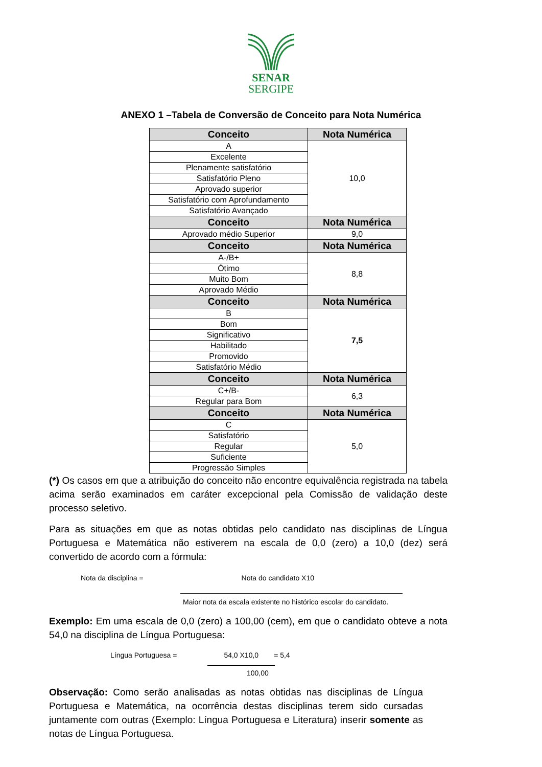SENAR
SERGIPE
ANEXO 1 –Tabela de Conversão de Conceito para Nota Numérica
| Conceito | Nota Numérica |
| --- | --- |
| A | 10,0 |
| Excelente | |
| Plenamente satisfatório | |
| Satisfatório Pleno | |
| Aprovado superior | |
| Satisfatório com Aprofundamento | |
| Satisfatório Avançado | |
| Conceito | Nota Numérica |
| Aprovado médio Superior | 9,0 |
| Conceito | Nota Numérica |
| A-/B+ | 8,8 |
| Ótimo | |
| Muito Bom | |
| Aprovado Médio | |
| Conceito | Nota Numérica |
| B | 7,5 |
| Bom | |
| Significativo | |
| Habilitado | |
| Promovido | |
| Satisfatório Médio | |
| Conceito | Nota Numérica |
| C+/B- | 6,3 |
| Regular para Bom | |
| Conceito | Nota Numérica |
| C | 5,0 |
| Satisfatório | |
| Regular | |
| Suficiente | |
| Progressão Simples | |
(*) Os casos em que a atribuição do conceito não encontre equivalência registrada na tabela acima serão examinados em caráter excepcional pela Comissão de validação deste processo seletivo.
Para as situações em que as notas obtidas pelo candidato nas disciplinas de Língua Portuguesa e Matemática não estiverem na escala de 0,0 (zero) a 10,0 (dez) será convertido de acordo com a fórmula:
Nota da disciplina = Nota do candidato X10
Maior nota da escala existente no histórico escolar do candidato.
Exemplo: Em uma escala de 0,0 (zero) a 100,00 (cem), em que o candidato obteve a nota 54,0 na disciplina de Língua Portuguesa:
Língua Portuguesa = 54,0 X10,0 = 5,4
100,00
Observação: Como serão analisadas as notas obtidas nas disciplinas de Língua Portuguesa e Matemática, na ocorrência destas disciplinas terem sido cursadas juntamente com outras (Exemplo: Língua Portuguesa e Literatura) inserir somente as notas de Língua Portuguesa.